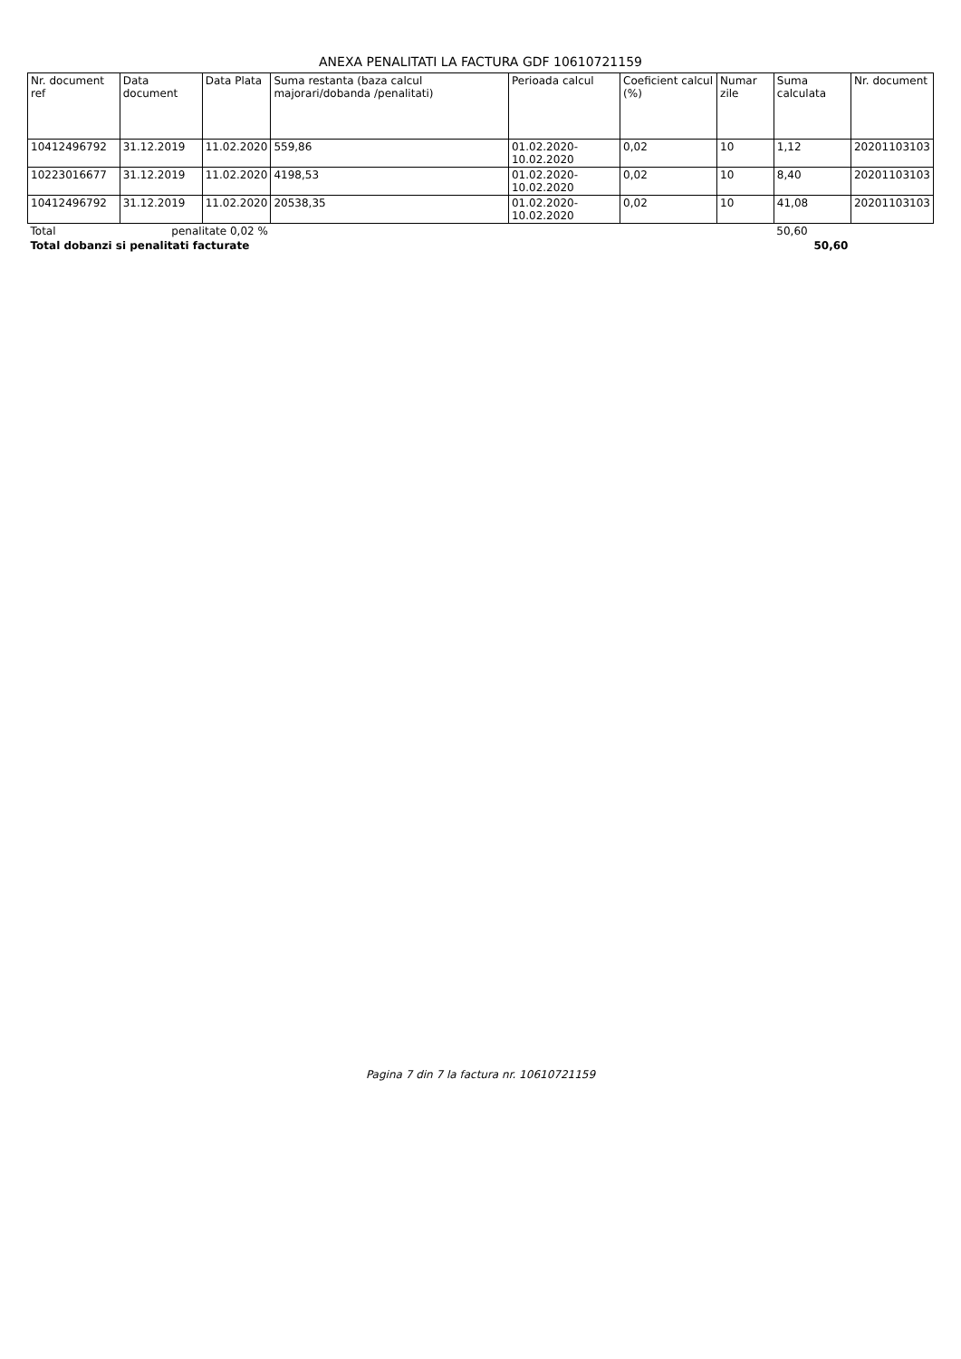ANEXA PENALITATI LA FACTURA GDF 10610721159
| Nr. document ref | Data document | Data Plata | Suma restanta (baza calcul majorari/dobanda /penalitati) | Perioada calcul | Coeficient calcul (%) | Numar zile | Suma calculata | Nr. document |
| --- | --- | --- | --- | --- | --- | --- | --- | --- |
| 10412496792 | 31.12.2019 | 11.02.2020 | 559,86 | 01.02.2020-10.02.2020 | 0,02 | 10 | 1,12 | 20201103103 |
| 10223016677 | 31.12.2019 | 11.02.2020 | 4198,53 | 01.02.2020-10.02.2020 | 0,02 | 10 | 8,40 | 20201103103 |
| 10412496792 | 31.12.2019 | 11.02.2020 | 20538,35 | 01.02.2020-10.02.2020 | 0,02 | 10 | 41,08 | 20201103103 |
| Total | penalitate 0,02 % | | | | | | 50,60 | |
| Total dobanzi si penalitati facturate | | | | | | | 50,60 | |
Pagina 7 din 7 la factura nr. 10610721159